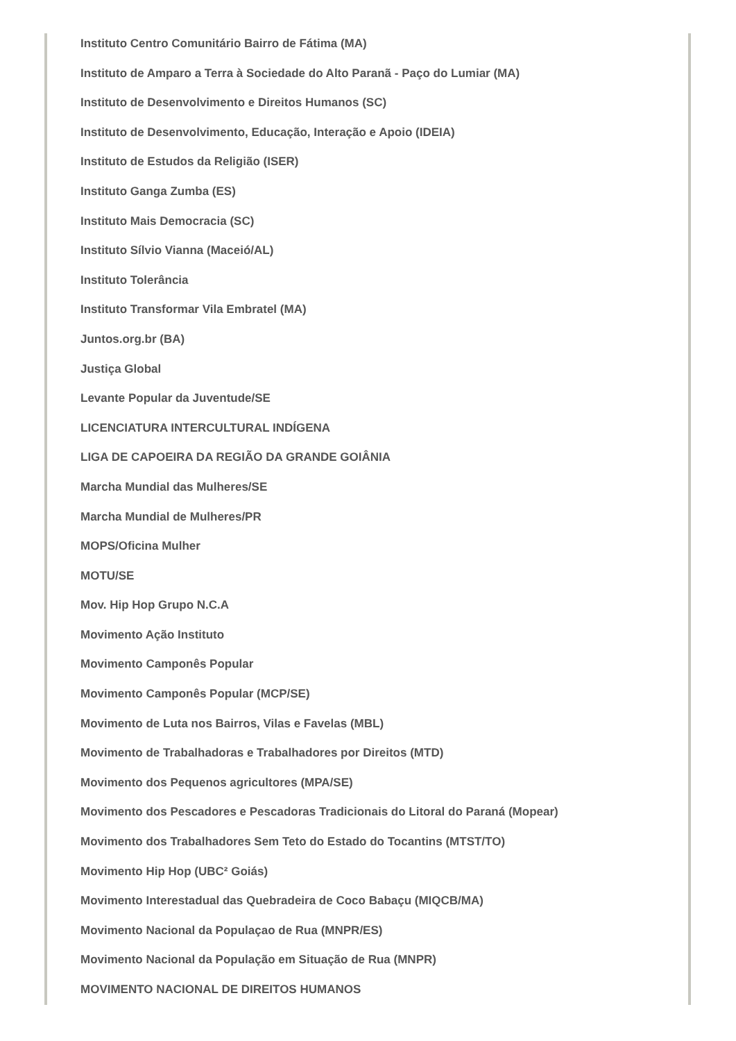Instituto Centro Comunitário Bairro de Fátima (MA)
Instituto de Amparo a Terra à Sociedade do Alto Paranã - Paço do Lumiar (MA)
Instituto de Desenvolvimento e Direitos Humanos (SC)
Instituto de Desenvolvimento, Educação, Interação e Apoio (IDEIA)
Instituto de Estudos da Religião (ISER)
Instituto Ganga Zumba (ES)
Instituto Mais Democracia (SC)
Instituto Sílvio Vianna (Maceió/AL)
Instituto Tolerância
Instituto Transformar Vila Embratel (MA)
Juntos.org.br (BA)
Justiça Global
Levante Popular da Juventude/SE
LICENCIATURA INTERCULTURAL INDÍGENA
LIGA DE CAPOEIRA DA REGIÃO DA GRANDE GOIÂNIA
Marcha Mundial das Mulheres/SE
Marcha Mundial de Mulheres/PR
MOPS/Oficina Mulher
MOTU/SE
Mov. Hip Hop Grupo N.C.A
Movimento Ação Instituto
Movimento Camponês Popular
Movimento Camponês Popular (MCP/SE)
Movimento de Luta nos Bairros, Vilas e Favelas (MBL)
Movimento de Trabalhadoras e Trabalhadores por Direitos (MTD)
Movimento dos Pequenos agricultores (MPA/SE)
Movimento dos Pescadores e Pescadoras Tradicionais do Litoral do Paraná (Mopear)
Movimento dos Trabalhadores Sem Teto do Estado do Tocantins (MTST/TO)
Movimento Hip Hop (UBC² Goiás)
Movimento Interestadual das Quebradeira de Coco Babaçu (MIQCB/MA)
Movimento Nacional da Populaçao de Rua (MNPR/ES)
Movimento Nacional da População em Situação de Rua (MNPR)
MOVIMENTO NACIONAL DE DIREITOS HUMANOS